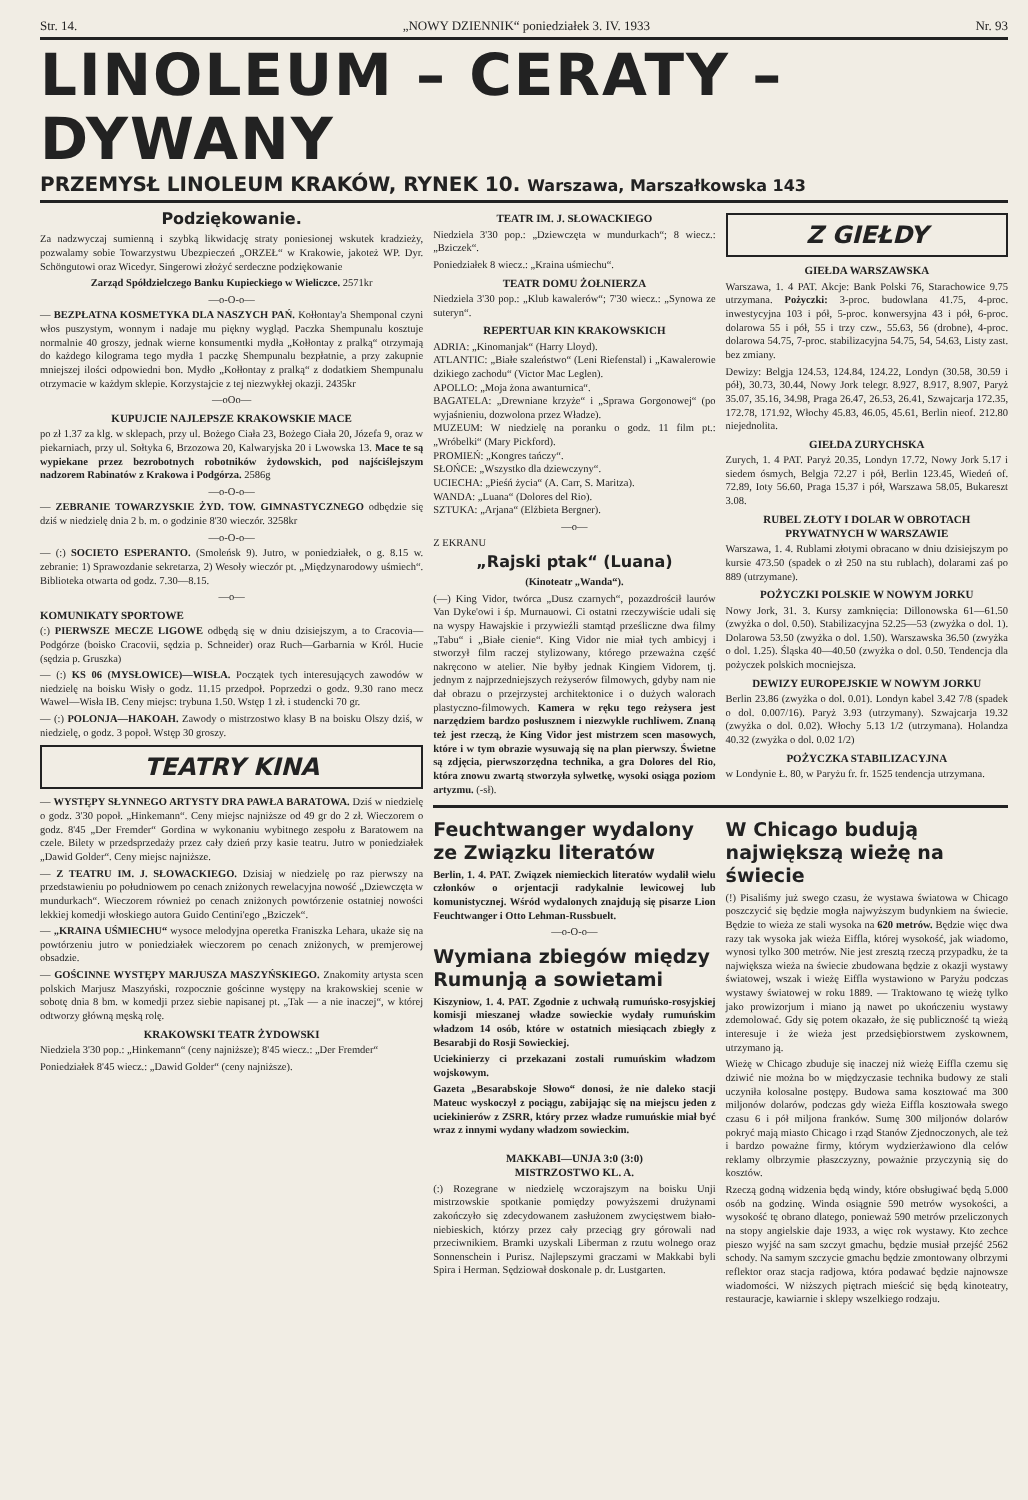Str. 14. „NOWY DZIENNIK“ poniedziałek 3. IV. 1933 Nr. 93
LINOLEUM – CERATY – DYWANY
PRZEMYSŁ LINOLEUM KRAKÓW, RYNEK 10. Warszawa, Marszałkowska 143
Podziękowanie.
Za nadzwyczaj sumienną i szybką likwidację straty poniesionej wskutek kradzieży, pozwalamy sobie Towarzystwu Ubezpieczeń „ORZEŁ“ w Krakowie, jakoteż WP. Dyr. Schöngutowi oraz Wicedyr. Singerowi złożyć serdeczne podziękowanie
Zarząd Spółdzielczego Banku Kupieckiego w Wieliczce. 2571kr
—o-O-o—
— BEZPŁATNA KOSMETYKA DLA NASZYCH PAŃ. Kołłontay'a Shemponal czyni włos puszystym, wonnym i nadaje mu piękny wygląd. Paczka Shempunalu kosztuje normalnie 40 groszy, jednak wierne konsumentki mydła „Kołłontay z pralką“ otrzymają do każdego kilograma tego mydła 1 paczkę Shempunalu bezpłatnie, a przy zakupnie mniejszej ilości odpowiedni bon. Mydło „Kołłontay z pralką“ z dodatkiem Shempunalu otrzymacie w każdym sklepie. Korzystajcie z tej niezwykłej okazji. 2435kr
—oOo—
KUPUJCIE NAJLEPSZE KRAKOWSKIE MACE
po zł 1.37 za klg. w sklepach, przy ul. Bożego Ciała 23, Bożego Ciała 20, Józefa 9, oraz w piekarniach, przy ul. Sołtyka 6, Brzozowa 20, Kalwaryjska 20 i Lwowska 13. Mace te są wypiekane przez bezrobotnych robotników żydowskich, pod najściślejszym nadzorem Rabinatów z Krakowa i Podgórza. 2586g
—o-O-o—
— ZEBRANIE TOWARZYSKIE ŻYD. TOW. GIMNASTYCZNEGO odbędzie się dziś w niedzielę dnia 2 b. m. o godzinie 8'30 wieczór. 3258kr
—o-O-o—
— (:) SOCIETO ESPERANTO. (Smoleńsk 9). Jutro, w poniedziałek, o g. 8.15 w. zebranie: 1) Sprawozdanie sekretarza, 2) Wesoły wieczór pt. „Międzynarodowy uśmiech“. Biblioteka otwarta od godz. 7.30—8.15.
—o—
KOMUNIKATY SPORTOWE
(:) PIERWSZE MECZE LIGOWE odbędą się w dniu dzisiejszym, a to Cracovia—Podgórze (boisko Cracovii, sędzia p. Schneider) oraz Ruch—Garbarnia w Król. Hucie (sędzia p. Gruszka)
— (:) KS 06 (MYSŁOWICE)—WISŁA. Początek tych interesujących zawodów w niedzielę na boisku Wisły o godz. 11.15 przedpoł. Poprzedzi o godz. 9.30 rano mecz Wawel—Wisła IB. Ceny miejsc: trybuna 1.50. Wstęp 1 zł. i studencki 70 gr.
— (:) POLONJA—HAKOAH. Zawody o mistrzostwo klasy B na boisku Olszy dziś, w niedzielę, o godz. 3 popoł. Wstęp 30 groszy.
TEATRY KINA
— WYSTĘPY SŁYNNEGO ARTYSTY DRA PAWŁA BARATOWA. Dziś w niedzielę o godz. 3'30 popoł. „Hinkemann“. Ceny miejsc najniższe od 49 gr do 2 zł. Wieczorem o godz. 8'45 „Der Fremder“ Gordina w wykonaniu wybitnego zespołu z Baratowem na czele. Bilety w przedsprzedaży przez cały dzień przy kasie teatru. Jutro w poniedziałek „Dawid Golder“. Ceny miejsc najniższe.
— Z TEATRU IM. J. SŁOWACKIEGO. Dzisiaj w niedzielę po raz pierwszy na przedstawieniu po południowem po cenach zniżonych rewelacyjna nowość „Dziewczęta w mundurkach“. Wieczorem również po cenach zniżonych powtórzenie ostatniej nowości lekkiej komedji włoskiego autora Guido Centini'ego „Bziczek“.
— „KRAINA UŚMIECHU“ wysoce melodyjna operetka Franiszka Lehara, ukaże się na powtórzeniu jutro w poniedziałek wieczorem po cenach zniżonych, w premjerowej obsadzie.
— GOŚCINNE WYSTĘPY MARJUSZA MASZYŃSKIEGO. Znakomity artysta scen polskich Marjusz Maszyński, rozpocznie gościnne występy na krakowskiej scenie w sobotę dnia 8 bm. w komedji przez siebie napisanej pt. „Tak — a nie inaczej“, w której odtworzy główną męską rolę.
KRAKOWSKI TEATR ŻYDOWSKI
Niedziela 3'30 pop.: „Hinkemann“ (ceny najniższe); 8'45 wiecz.: „Der Fremder“
Poniedziałek 8'45 wiecz.: „Dawid Golder“ (ceny najniższe).
TEATR IM. J. SŁOWACKIEGO
Niedziela 3'30 pop.: „Dziewczęta w mundurkach“; 8 wiecz.: „Bziczek“.
Poniedziałek 8 wiecz.: „Kraina uśmiechu“.
TEATR DOMU ŻOŁNIERZA
Niedziela 3'30 pop.: „Klub kawalerów“; 7'30 wiecz.: „Synowa ze suteryn“.
REPERTUAR KIN KRAKOWSKICH
ADRIA: „Kinomanjak“ (Harry Lloyd).
ATLANTIC: „Białe szaleństwo“ (Leni Riefenstal) i „Kawalerowie dzikiego zachodu“ (Victor Mac Leglen).
APOLLO: „Moja żona awanturnica“.
BAGATELA: „Drewniane krzyże“ i „Sprawa Gorgonowej“ (po wyjaśnieniu, dozwolona przez Władze).
MUZEUM: W niedzielę na poranku o godz. 11 film pt.: „Wróbelki“ (Mary Pickford).
PROMIEŃ: „Kongres tańczy“.
SŁOŃCE: „Wszystko dla dziewczyny“.
UCIECHA: „Pieśń życia“ (A. Carr, S. Maritza).
WANDA: „Luana“ (Dolores del Rio).
SZTUKA: „Arjana“ (Elżbieta Bergner).
—o—
Z EKRANU
„Rajski ptak“ (Luana)
(Kinoteatr „Wanda“).
(—) King Vidor, twórca „Dusz czarnych“, pozazdrościł laurów Van Dyke'owi i śp. Murnauowi. Ci ostatni rzeczywiście udali się na wyspy Hawajskie i przywieźli stamtąd prześliczne dwa filmy „Tabu“ i „Białe cienie“. King Vidor nie miał tych ambicyj i stworzył film raczej stylizowany, którego przeważna część nakręcono w atelier. Nie byłby jednak Kingiem Vidorem, tj. jednym z najprzedniejszych reżyserów filmowych, gdyby nam nie dał obrazu o przejrzystej architektonice i o dużych walorach plastyczno-filmowych. Kamera w ręku tego reżysera jest narzędziem bardzo posłusznem i niezwykle ruchliwem. Znaną też jest rzeczą, że King Vidor jest mistrzem scen masowych, które i w tym obrazie wysuwają się na plan pierwszy. Świetne są zdjęcia, pierwszorzędna technika, a gra Dolores del Rio, która znowu zwartą stworzyła sylwetkę, wysoki osiąga poziom artyzmu. (-sł).
Z GIEŁDY
GIEŁDA WARSZAWSKA
Warszawa, 1. 4 PAT. Akcje: Bank Polski 76, Starachowice 9.75 utrzymana. Pożyczki: 3-proc. budowlana 41.75, 4-proc. inwestycyjna 103 i pół, 5-proc. konwersyjna 43 i pół, 6-proc. dolarowa 55 i pół, 55 i trzy czw., 55.63, 56 (drobne), 4-proc. dolarowa 54.75, 7-proc. stabilizacyjna 54.75, 54, 54.63, Listy zast. bez zmiany.
Dewizy: Belgja 124.53, 124.84, 124.22, Londyn (30.58, 30.59 i pół), 30.73, 30.44, Nowy Jork telegr. 8.927, 8.917, 8.907, Paryż 35.07, 35.16, 34.98, Praga 26.47, 26.53, 26.41, Szwajcarja 172.35, 172.78, 171.92, Włochy 45.83, 46.05, 45.61, Berlin nieof. 212.80 niejednolita.
GIEŁDA ZURYCHSKA
Zurych, 1. 4 PAT. Paryż 20.35, Londyn 17.72, Nowy Jork 5.17 i siedem ósmych, Belgja 72.27 i pół, Berlin 123.45, Wiedeń of. 72.89, Ioty 56.60, Praga 15.37 i pół, Warszawa 58.05, Bukareszt 3.08.
RUBEL ZŁOTY I DOLAR W OBROTACH PRYWATNYCH W WARSZAWIE
Warszawa, 1. 4. Rublami złotymi obracano w dniu dzisiejszym po kursie 473.50 (spadek o zł 250 na stu rublach), dolarami zaś po 889 (utrzymane).
POŻYCZKI POLSKIE W NOWYM JORKU
Nowy Jork, 31. 3. Kursy zamknięcia: Dillonowska 61—61.50 (zwyżka o dol. 0.50). Stabilizacyjna 52.25—53 (zwyżka o dol. 1). Dolarowa 53.50 (zwyżka o dol. 1.50). Warszawska 36.50 (zwyżka o dol. 1.25). Śląska 40—40.50 (zwyżka o dol. 0.50. Tendencja dla pożyczek polskich mocniejsza.
DEWIZY EUROPEJSKIE W NOWYM JORKU
Berlin 23.86 (zwyżka o dol. 0.01). Londyn kabel 3.42 7/8 (spadek o dol. 0.007/16). Paryż 3.93 (utrzymany). Szwajcarja 19.32 (zwyżka o dol. 0.02). Włochy 5.13 1/2 (utrzymana). Holandza 40.32 (zwyżka o dol. 0.02 1/2)
POŻYCZKA STABILIZACYJNA
w Londynie Ł. 80, w Paryżu fr. fr. 1525 tendencja utrzymana.
Feuchtwanger wydalony ze Związku literatów
Berlin, 1. 4. PAT. Związek niemieckich literatów wydalił wielu członków o orjentacji radykalnie lewicowej lub komunistycznej. Wśród wydalonych znajdują się pisarze Lion Feuchtwanger i Otto Lehman-Russbuelt.
—o-O-o—
Wymiana zbiegów między Rumunją a sowietami
Kiszyniow, 1. 4. PAT. Zgodnie z uchwałą rumuńsko-rosyjskiej komisji mieszanej władze sowieckie wydały rumuńskim władzom 14 osób, które w ostatnich miesiącach zbiegły z Besarabji do Rosji Sowieckiej.
Uciekinierzy ci przekazani zostali rumuńskim władzom wojskowym.
Gazeta „Besarabskoje Słowo“ donosi, że nie daleko stacji Mateuc wyskoczył z pociągu, zabijając się na miejscu jeden z uciekinierów z ZSRR, który przez władze rumuńskie miał być wraz z innymi wydany władzom sowieckim.
MAKKABI—UNJA 3:0 (3:0)
MISTRZOSTWO KL. A.
(:) Rozegrane w niedzielę wczorajszym na boisku Unji mistrzowskie spotkanie pomiędzy powyższemi drużynami zakończyło się zdecydowanem zasłużonem zwycięstwem biało-niebieskich, którzy przez cały przeciąg gry górowali nad przeciwnikiem. Bramki uzyskali Liberman z rzutu wolnego oraz Sonnenschein i Purisz. Najlepszymi graczami w Makkabi byli Spira i Herman. Sędziował doskonale p. dr. Lustgarten.
W Chicago budują największą wieżę na świecie
(!) Pisaliśmy już swego czasu, że wystawa światowa w Chicago poszczycić się będzie mogła najwyższym budynkiem na świecie. Będzie to wieża ze stali wysoka na 620 metrów. Będzie więc dwa razy tak wysoka jak wieża Eiffla, której wysokość, jak wiadomo, wynosi tylko 300 metrów. Nie jest zresztą rzeczą przypadku, że ta największa wieża na świecie zbudowana będzie z okazji wystawy światowej, wszak i wieżę Eiffla wystawiono w Paryżu podczas wystawy światowej w roku 1889. — Traktowano tę wieżę tylko jako prowizorjum i miano ją nawet po ukończeniu wystawy zdemolować. Gdy się potem okazało, że się publiczność tą wieżą interesuje i że wieża jest przedsiębiorstwem zyskownem, utrzymano ją.
Wieżę w Chicago zbuduje się inaczej niż wieżę Eiffla czemu się dziwić nie można bo w międzyczasie technika budowy ze stali uczyniła kolosalne postępy. Budowa sama kosztować ma 300 miljonów dolarów, podczas gdy wieża Eiffla kosztowała swego czasu 6 i pół miljona franków. Sumę 300 miljonów dolarów pokryć mają miasto Chicago i rząd Stanów Zjednoczonych, ale też i bardzo poważne firmy, którym wydzierżawiono dla celów reklamy olbrzymie płaszczyzny, poważnie przyczynią się do kosztów.
Rzeczą godną widzenia będą windy, które obsługiwać będą 5.000 osób na godzinę. Winda osiągnie 590 metrów wysokości, a wysokość tę obrano dlatego, ponieważ 590 metrów przeliczonych na stopy angielskie daje 1933, a więc rok wystawy. Kto zechce pieszo wyjść na sam szczyt gmachu, będzie musiał przejść 2562 schody. Na samym szczycie gmachu będzie zmontowany olbrzymi reflektor oraz stacja radjowa, która podawać będzie najnowsze wiadomości. W niższych piętrach mieścić się będą kinoteatry, restauracje, kawiarnie i sklepy wszelkiego rodzaju.